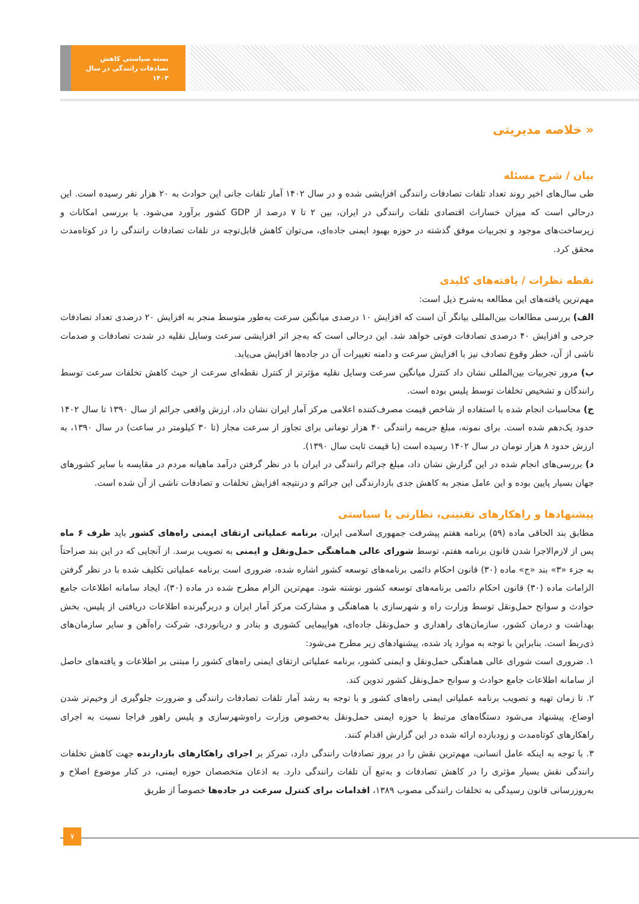بسته سیاستی کاهش تصادفات رانندگی در سال ۱۴۰۳
« خلاصه مدیریتی
بیان / شرح مسئله
طی سال‌های اخیر روند تعداد تلفات تصادفات رانندگی افزایشی شده و در سال ۱۴۰۲ آمار تلفات جانی این حوادث به ۲۰ هزار نفر رسیده است. این درحالی است که میزان خسارات اقتصادی تلفات رانندگی در ایران، بین ۲ تا ۷ درصد از GDP کشور برآورد می‌شود. با بررسی امکانات و زیرساخت‌های موجود و تجربیات موفق گذشته در حوزه بهبود ایمنی جاده‌ای، می‌توان کاهش قابل‌توجه در تلفات تصادفات رانندگی را در کوتاه‌مدت محقق کرد.
نقطه نظرات / یافته‌های کلیدی
مهم‌ترین یافته‌های این مطالعه به‌شرح ذیل است:
الف) بررسی مطالعات بین‌المللی بیانگر آن است که افزایش ۱۰ درصدی میانگین سرعت به‌طور متوسط منجر به افزایش ۲۰ درصدی تعداد تصادفات جرحی و افزایش ۴۰ درصدی تصادفات فوتی خواهد شد. این درحالی است که به‌جز اثر افزایشی سرعت وسایل نقلیه در شدت تصادفات و صدمات ناشی از آن، خطر وقوع تصادف نیز با افزایش سرعت و دامنه تغییرات آن در جاده‌ها افزایش می‌یابد.
ب) مرور تجربیات بین‌المللی نشان داد کنترل میانگین سرعت وسایل نقلیه مؤثرتر از کنترل نقطه‌ای سرعت از حیث کاهش تخلفات سرعت توسط رانندگان و تشخیص تخلفات توسط پلیس بوده است.
ج) محاسبات انجام شده با استفاده از شاخص قیمت مصرف‌کننده اعلامی مرکز آمار ایران نشان داد، ارزش واقعی جرائم از سال ۱۳۹۰ تا سال ۱۴۰۲ حدود یک‌دهم شده است. برای نمونه، مبلغ جریمه رانندگی ۴۰ هزار تومانی برای تجاوز از سرعت مجاز (تا ۳۰ کیلومتر در ساعت) در سال ۱۳۹۰، به ارزش حدود ۸ هزار تومان در سال ۱۴۰۲ رسیده است (با قیمت ثابت سال ۱۳۹۰).
د) بررسی‌های انجام شده در این گزارش نشان داد، مبلغ جرائم رانندگی در ایران با در نظر گرفتن درآمد ماهیانه مردم در مقایسه با سایر کشورهای جهان بسیار پایین بوده و این عامل منجر به کاهش جدی بازدارندگی این جرائم و درنتیجه افزایش تخلفات و تصادفات ناشی از آن شده است.
پیشنهادها و راهکارهای تقنینی، نظارتی یا سیاستی
مطابق بند الحاقی ماده (۵۹) برنامه هفتم پیشرفت جمهوری اسلامی ایران، برنامه عملیاتی ارتقای ایمنی راه‌های کشور باید ظرف ۶ ماه پس از لازم‌الاجرا شدن قانون برنامه هفتم، توسط شورای عالی هماهنگی حمل‌ونقل و ایمنی به تصویب برسد. از آنجایی که در این بند صراحتاً به جزء «۳» بند «ج» ماده (۳۰) قانون احکام دائمی برنامه‌های توسعه کشور اشاره شده، ضروری است برنامه عملیاتی تکلیف شده با در نظر گرفتن الزامات ماده (۳۰) قانون احکام دائمی برنامه‌های توسعه کشور نوشته شود. مهم‌ترین الزام مطرح شده در ماده (۳۰)، ایجاد سامانه اطلاعات جامع حوادث و سوانح حمل‌ونقل توسط وزارت راه و شهرسازی با هماهنگی و مشارکت مرکز آمار ایران و دربرگیرنده اطلاعات دریافتی از پلیس، بخش بهداشت و درمان کشور، سازمان‌های راهداری و حمل‌ونقل جاده‌ای، هواپیمایی کشوری و بنادر و دریانوردی، شرکت راه‌آهن و سایر سازمان‌های ذی‌ربط است. بنابراین با توجه به موارد یاد شده، پیشنهادهای زیر مطرح می‌شود:
۱. ضروری است شورای عالی هماهنگی حمل‌ونقل و ایمنی کشور، برنامه عملیاتی ارتقای ایمنی راه‌های کشور را مبتنی بر اطلاعات و یافته‌های حاصل از سامانه اطلاعات جامع حوادث و سوانح حمل‌ونقل کشور تدوین کند.
۲. تا زمان تهیه و تصویب برنامه عملیاتی ایمنی راه‌های کشور و با توجه به رشد آمار تلفات تصادفات رانندگی و ضرورت جلوگیری از وخیم‌تر شدن اوضاع، پیشنهاد می‌شود دستگاه‌های مرتبط با حوزه ایمنی حمل‌ونقل به‌خصوص وزارت راه‌وشهرسازی و پلیس راهور فراجا نسبت به اجرای راهکارهای کوتاه‌مدت و زودبازده ارائه شده در این گزارش اقدام کنند.
۳. با توجه به اینکه عامل انسانی، مهم‌ترین نقش را در بروز تصادفات رانندگی دارد، تمرکز بر اجرای راهکارهای بازدارنده جهت کاهش تخلفات رانندگی نقش بسیار مؤثری را در کاهش تصادفات و به‌تبع آن تلفات رانندگی دارد. به اذعان متخصصان حوزه ایمنی، در کنار موضوع اصلاح و به‌روزرسانی قانون رسیدگی به تخلفات رانندگی مصوب ۱۳۸۹، اقدامات برای کنترل سرعت در جاده‌ها خصوصاً از طریق
۷